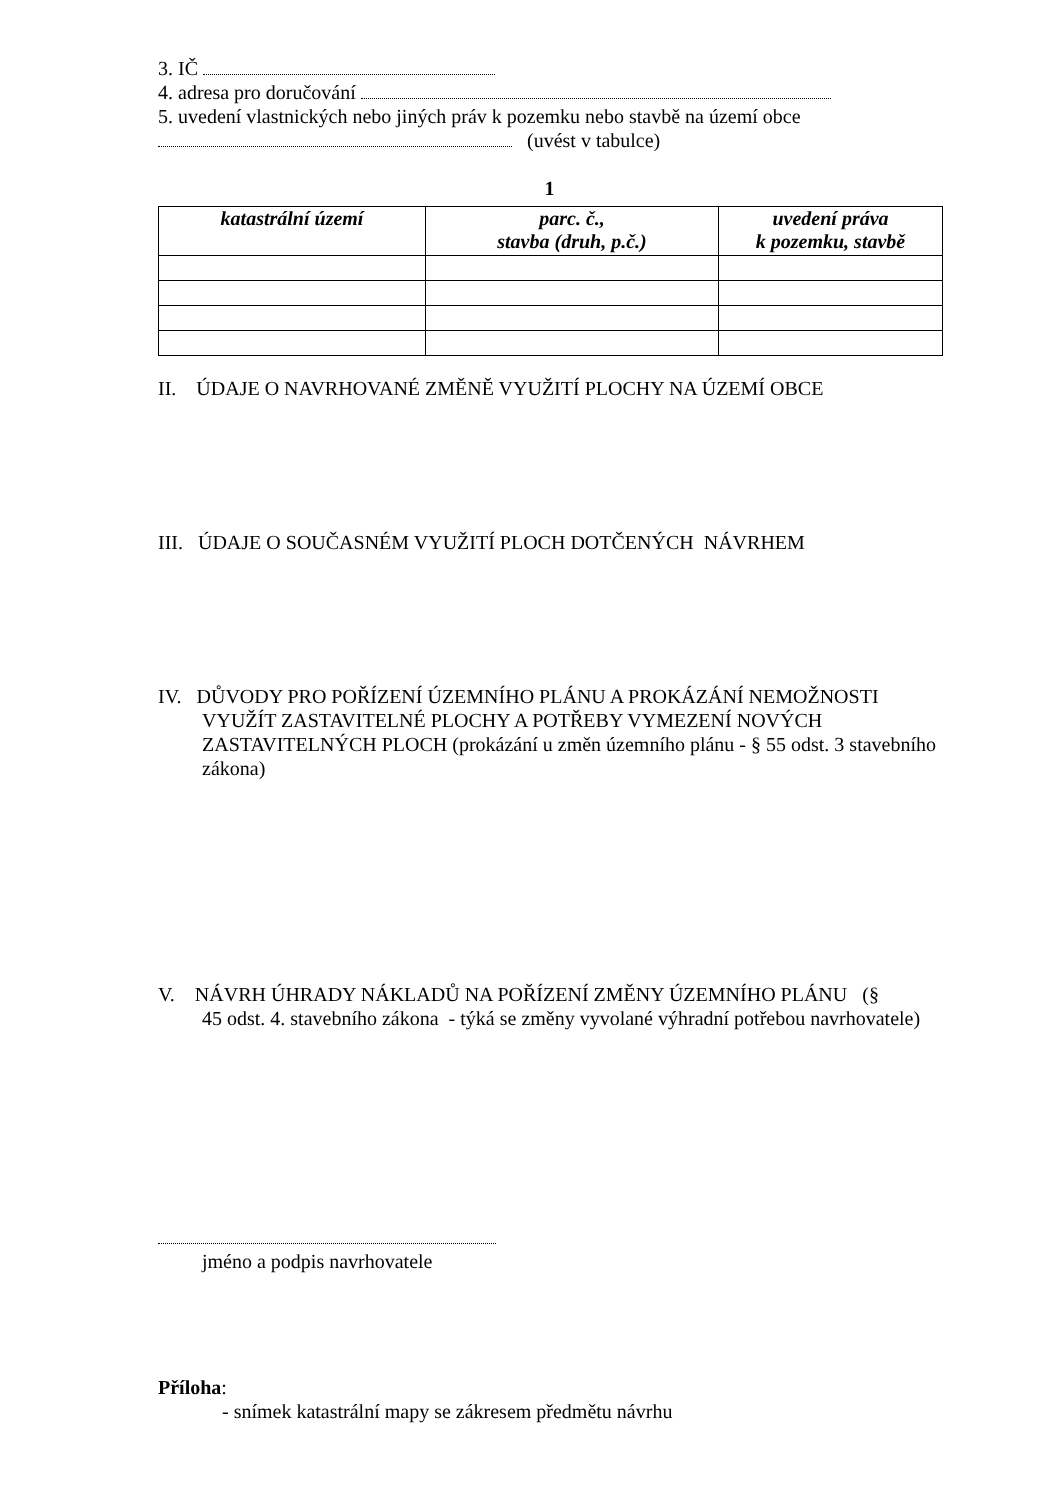3. IČ
4. adresa pro doručování
5. uvedení vlastnických nebo jiných práv k pozemku nebo stavbě na území obce
(uvést v tabulce)
1
| katastrální území | parc. č., stavba (druh, p.č.) | uvedení práva k pozemku, stavbě |
| --- | --- | --- |
II. ÚDAJE O NAVRHOVANÉ ZMĚNĚ VYUŽITÍ PLOCHY NA ÚZEMÍ OBCE
III. ÚDAJE O SOUČASNÉM VYUŽITÍ PLOCH DOTČENÝCH NÁVRHEM
IV. DŮVODY PRO POŘÍZENÍ ÚZEMNÍHO PLÁNU A PROKÁZÁNÍ NEMOŽNOSTI
VYUŽÍT ZASTAVITELNÉ PLOCHY A POTŘEBY VYMEZENÍ NOVÝCH ZASTAVITELNÝCH PLOCH (prokázání u změn územního plánu - § 55 odst. 3 stavebního zákona)
V. NÁVRH ÚHRADY NÁKLADŮ NA POŘÍZENÍ ZMĚNY ÚZEMNÍHO PLÁNU (§
45 odst. 4. stavebního zákona - týká se změny vyvolané výhradní potřebou navrhovatele)
jméno a podpis navrhovatele
Příloha:
- snímek katastrální mapy se zákresem předmětu návrhu